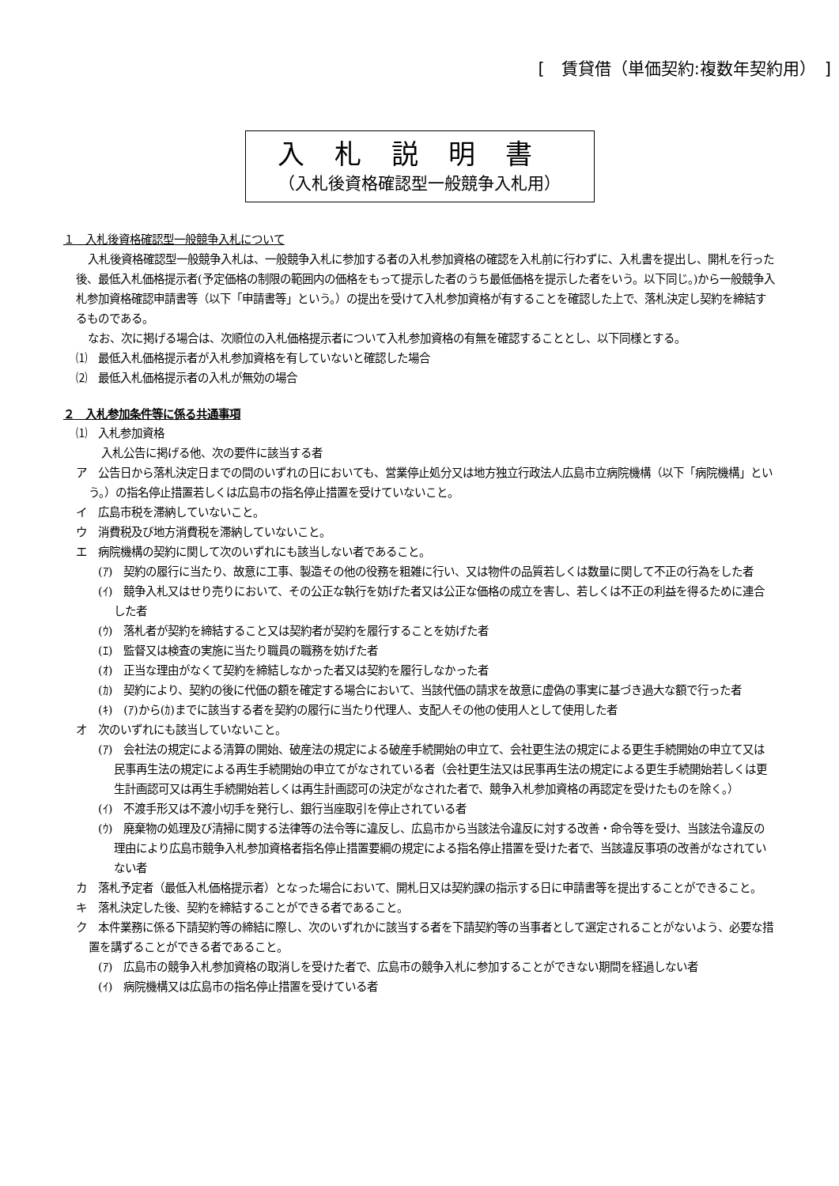[　賃貸借（単価契約:複数年契約用）　]
入札説明書
（入札後資格確認型一般競争入札用）
１　入札後資格確認型一般競争入札について
入札後資格確認型一般競争入札は、一般競争入札に参加する者の入札参加資格の確認を入札前に行わずに、入札書を提出し、開札を行った後、最低入札価格提示者(予定価格の制限の範囲内の価格をもって提示した者のうち最低価格を提示した者をいう。以下同じ。)から一般競争入札参加資格確認申請書等（以下「申請書等」という。）の提出を受けて入札参加資格が有することを確認した上で、落札決定し契約を締結するものである。
なお、次に掲げる場合は、次順位の入札価格提示者について入札参加資格の有無を確認することとし、以下同様とする。
⑴　最低入札価格提示者が入札参加資格を有していないと確認した場合
⑵　最低入札価格提示者の入札が無効の場合
２　入札参加条件等に係る共通事項
⑴　入札参加資格
入札公告に掲げる他、次の要件に該当する者
ア　公告日から落札決定日までの間のいずれの日においても、営業停止処分又は地方独立行政法人広島市立病院機構（以下「病院機構」という。）の指名停止措置若しくは広島市の指名停止措置を受けていないこと。
イ　広島市税を滞納していないこと。
ウ　消費税及び地方消費税を滞納していないこと。
エ　病院機構の契約に関して次のいずれにも該当しない者であること。
(ｱ)　契約の履行に当たり、故意に工事、製造その他の役務を粗雑に行い、又は物件の品質若しくは数量に関して不正の行為をした者
(ｲ)　競争入札又はせり売りにおいて、その公正な執行を妨げた者又は公正な価格の成立を害し、若しくは不正の利益を得るために連合した者
(ｳ)　落札者が契約を締結すること又は契約者が契約を履行することを妨げた者
(ｴ)　監督又は検査の実施に当たり職員の職務を妨げた者
(ｵ)　正当な理由がなくて契約を締結しなかった者又は契約を履行しなかった者
(ｶ)　契約により、契約の後に代価の額を確定する場合において、当該代価の請求を故意に虚偽の事実に基づき過大な額で行った者
(ｷ)　(ｱ)から(ｶ)までに該当する者を契約の履行に当たり代理人、支配人その他の使用人として使用した者
オ　次のいずれにも該当していないこと。
(ｱ)　会社法の規定による清算の開始、破産法の規定による破産手続開始の申立て、会社更生法の規定による更生手続開始の申立て又は民事再生法の規定による再生手続開始の申立てがなされている者（会社更生法又は民事再生法の規定による更生手続開始若しくは更生計画認可又は再生手続開始若しくは再生計画認可の決定がなされた者で、競争入札参加資格の再認定を受けたものを除く。）
(ｲ)　不渡手形又は不渡小切手を発行し、銀行当座取引を停止されている者
(ｳ)　廃棄物の処理及び清掃に関する法律等の法令等に違反し、広島市から当該法令違反に対する改善・命令等を受け、当該法令違反の理由により広島市競争入札参加資格者指名停止措置要綱の規定による指名停止措置を受けた者で、当該違反事項の改善がなされていない者
カ　落札予定者（最低入札価格提示者）となった場合において、開札日又は契約課の指示する日に申請書等を提出することができること。
キ　落札決定した後、契約を締結することができる者であること。
ク　本件業務に係る下請契約等の締結に際し、次のいずれかに該当する者を下請契約等の当事者として選定されることがないよう、必要な措置を講ずることができる者であること。
(ｱ)　広島市の競争入札参加資格の取消しを受けた者で、広島市の競争入札に参加することができない期間を経過しない者
(ｲ)　病院機構又は広島市の指名停止措置を受けている者